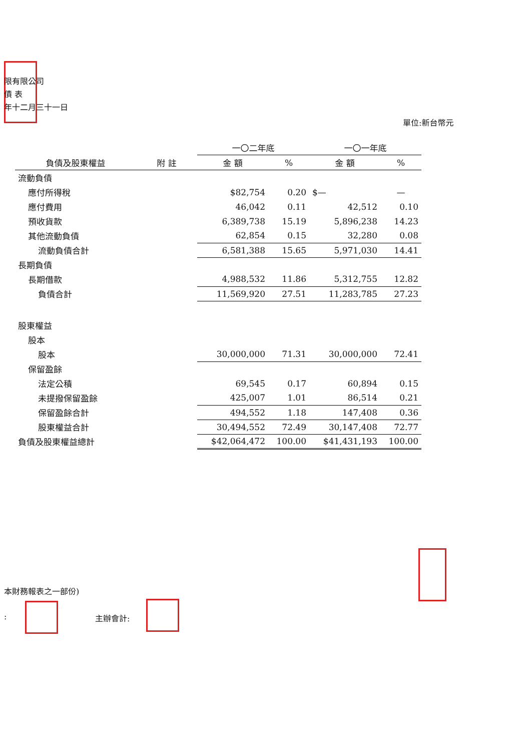限有限公司
債 表
年十二月三十一日
單位:新台幣元
| | | 一〇二年底 | | 一〇一年底 | |
| --- | --- | --- | --- | --- | --- |
| 負債及股東權益 | 附 註 | 金 額 | % | 金 額 | % |
| 流動負債 | | | | | |
| 應付所得稅 | | $82,754 | 0.20 | $— | — |
| 應付費用 | | 46,042 | 0.11 | 42,512 | 0.10 |
| 預收貨款 | | 6,389,738 | 15.19 | 5,896,238 | 14.23 |
| 其他流動負債 | | 62,854 | 0.15 | 32,280 | 0.08 |
| 流動負債合計 | | 6,581,388 | 15.65 | 5,971,030 | 14.41 |
| 長期負債 | | | | | |
| 長期借款 | | 4,988,532 | 11.86 | 5,312,755 | 12.82 |
| 負債合計 | | 11,569,920 | 27.51 | 11,283,785 | 27.23 |
| 股東權益 | | | | | |
| 股本 | | | | | |
| 股本 | | 30,000,000 | 71.31 | 30,000,000 | 72.41 |
| 保留盈餘 | | | | | |
| 法定公積 | | 69,545 | 0.17 | 60,894 | 0.15 |
| 未提撥保留盈餘 | | 425,007 | 1.01 | 86,514 | 0.21 |
| 保留盈餘合計 | | 494,552 | 1.18 | 147,408 | 0.36 |
| 股東權益合計 | | 30,494,552 | 72.49 | 30,147,408 | 72.77 |
| 負債及股東權益總計 | | $42,064,472 | 100.00 | $41,431,193 | 100.00 |
本財務報表之一部份)
: 主辦會計: